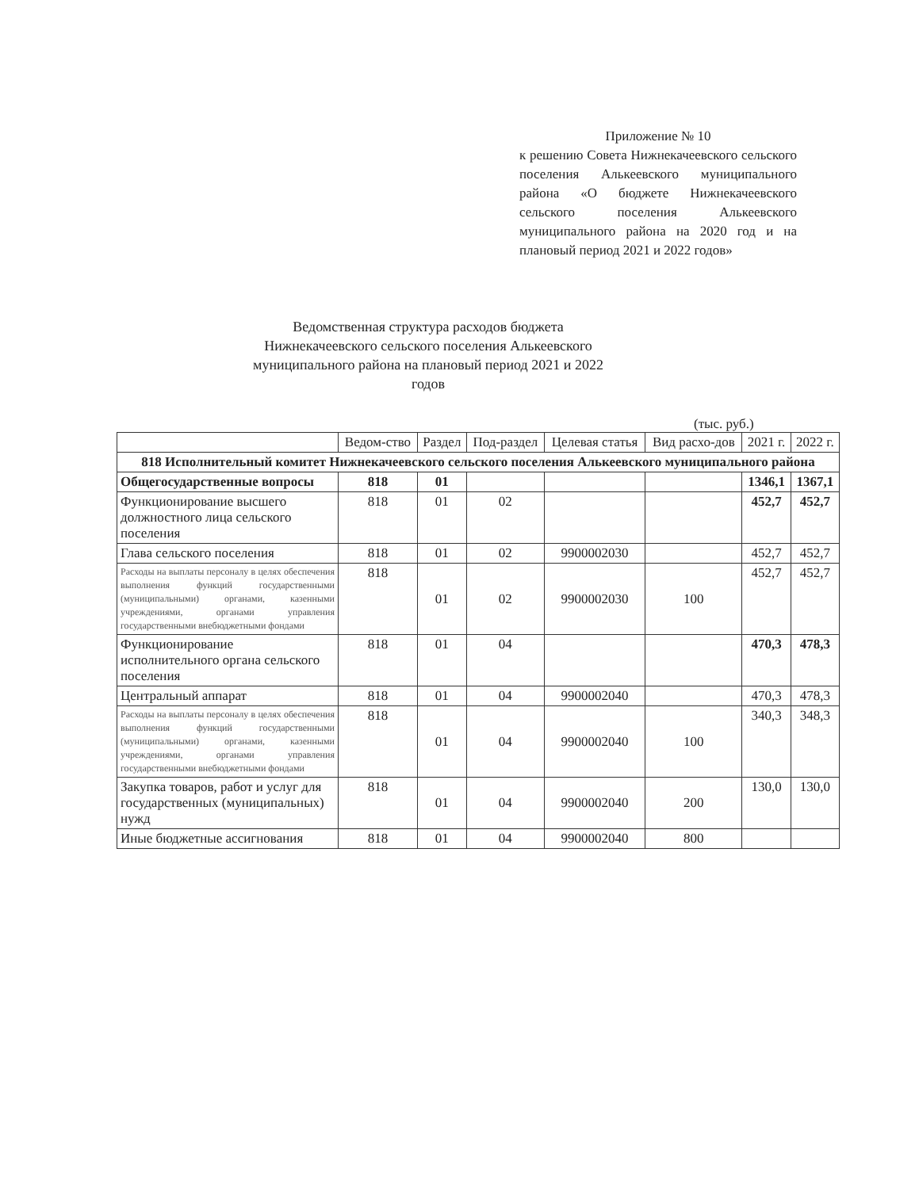Приложение № 10
к решению Совета Нижнекачеевского сельского поселения Алькеевского муниципального района «О бюджете Нижнекачеевского сельского поселения Алькеевского муниципального района на 2020 год и на плановый период 2021 и 2022 годов»
Ведомственная структура расходов бюджета Нижнекачеевского сельского поселения Алькеевского муниципального района на плановый период 2021 и 2022 годов
(тыс. руб.)
| | Ведом-ство | Раздел | Под-раздел | Целевая статья | Вид расхо-дов | 2021 г. | 2022 г. |
| --- | --- | --- | --- | --- | --- | --- | --- |
| 818 Исполнительный комитет Нижнекачеевского сельского поселения Алькеевского муниципального района | | | | | | | |
| Общегосударственные вопросы | 818 | 01 | | | | 1346,1 | 1367,1 |
| Функционирование высшего должностного лица сельского поселения | 818 | 01 | 02 | | | 452,7 | 452,7 |
| Глава сельского поселения | 818 | 01 | 02 | 9900002030 | | 452,7 | 452,7 |
| Расходы на выплаты персоналу в целях обеспечения выполнения функций государственными (муниципальными) органами, казенными учреждениями, органами управления государственными внебюджетными фондами | 818 | 01 | 02 | 9900002030 | 100 | 452,7 | 452,7 |
| Функционирование исполнительного органа сельского поселения | 818 | 01 | 04 | | | 470,3 | 478,3 |
| Центральный аппарат | 818 | 01 | 04 | 9900002040 | | 470,3 | 478,3 |
| Расходы на выплаты персоналу в целях обеспечения выполнения функций государственными (муниципальными) органами, казенными учреждениями, органами управления государственными внебюджетными фондами | 818 | 01 | 04 | 9900002040 | 100 | 340,3 | 348,3 |
| Закупка товаров, работ и услуг для государственных (муниципальных) нужд | 818 | 01 | 04 | 9900002040 | 200 | 130,0 | 130,0 |
| Иные бюджетные ассигнования | 818 | 01 | 04 | 9900002040 | 800 | | |